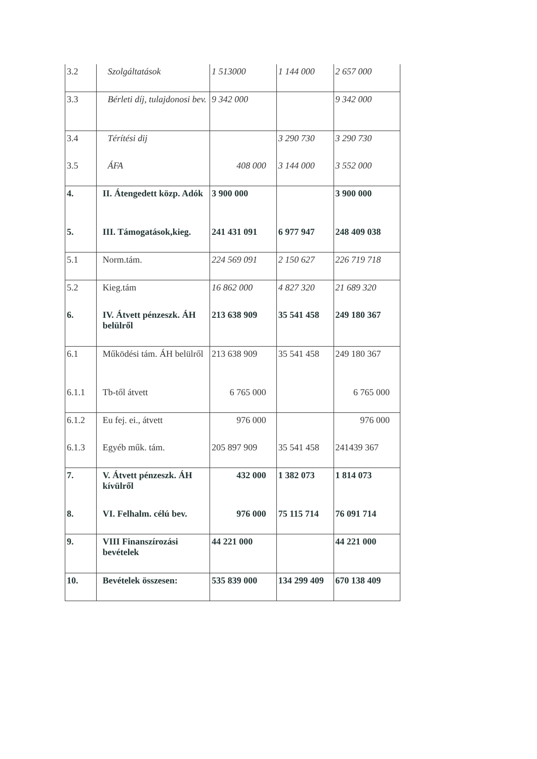| 3.2 | Szolgáltatások | 1 513000 | 1 144 000 | 2 657 000 |
| 3.3 | Bérleti díj, tulajdonosi bev. | 9 342 000 | | 9 342 000 |
| 3.4 | Térítési dij | | 3 290 730 | 3 290 730 |
| 3.5 | ÁFA | 408 000 | 3 144 000 | 3 552 000 |
| 4. | II. Átengedett közp. Adók | 3 900 000 | | 3 900 000 |
| 5. | III. Támogatások,kieg. | 241 431 091 | 6 977 947 | 248 409 038 |
| 5.1 | Norm.tám. | 224 569 091 | 2 150 627 | 226 719 718 |
| 5.2 | Kieg.tám | 16 862 000 | 4 827 320 | 21 689 320 |
| 6. | IV. Átvett pénzeszk. ÁH belülről | 213 638 909 | 35 541 458 | 249 180 367 |
| 6.1 | Működési tám. ÁH belülről | 213 638 909 | 35 541 458 | 249 180 367 |
| 6.1.1 | Tb-től átvett | 6 765 000 | | 6 765 000 |
| 6.1.2 | Eu fej. ei., átvett | 976 000 | | 976 000 |
| 6.1.3 | Egyéb műk. tám. | 205 897 909 | 35 541 458 | 241439 367 |
| 7. | V. Átvett pénzeszk. ÁH kívülről | 432 000 | 1 382 073 | 1 814 073 |
| 8. | VI. Felhalm. célú bev. | 976 000 | 75 115 714 | 76 091 714 |
| 9. | VIII Finanszírozási bevételek | 44 221 000 | | 44 221 000 |
| 10. | Bevételek összesen: | 535 839 000 | 134 299 409 | 670 138 409 |